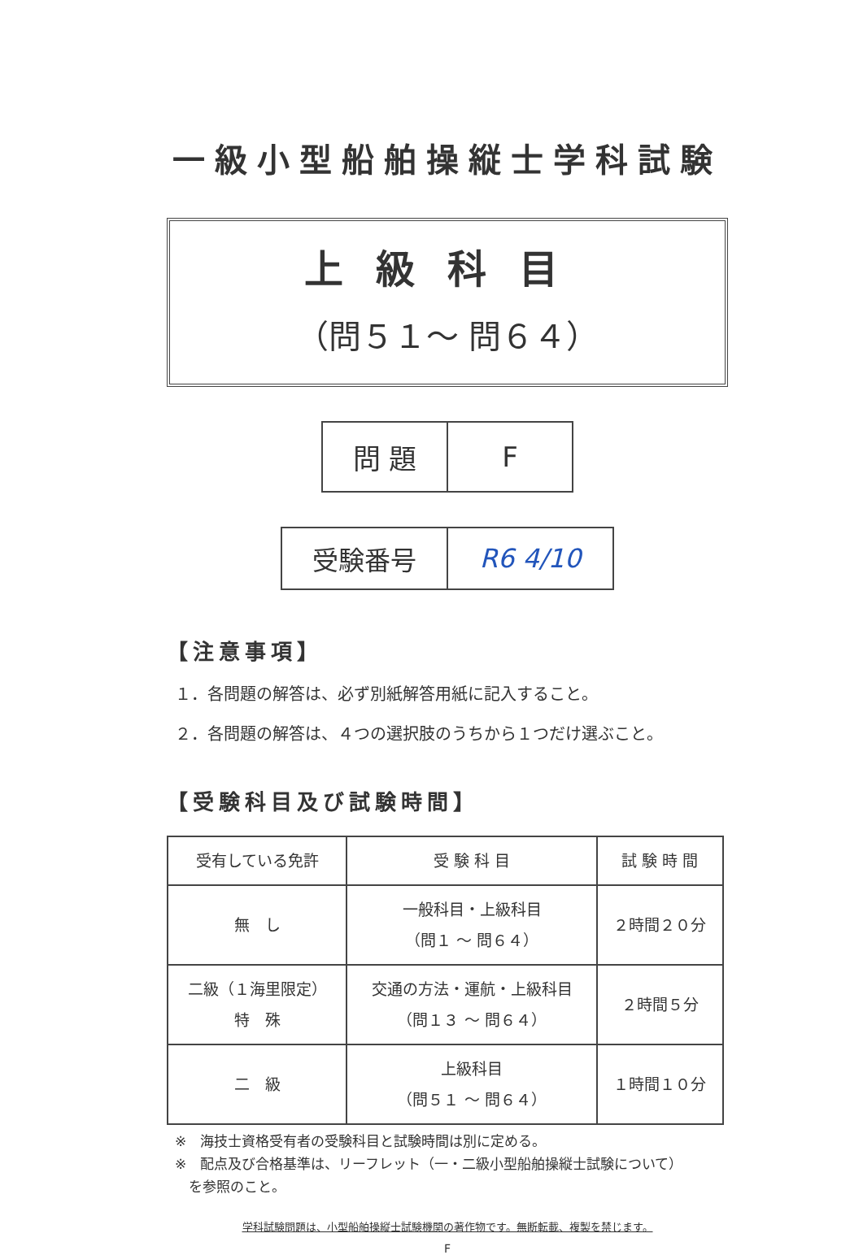一級小型船舶操縦士学科試験
上級科目
（問５１～ 問６４）
| 問 題 | F |
| 受験番号 | R6 4/10 |
【注意事項】
１．各問題の解答は、必ず別紙解答用紙に記入すること。
２．各問題の解答は、４つの選択肢のうちから１つだけ選ぶこと。
【受験科目及び試験時間】
| 受有している免許 | 受 験 科 目 | 試 験 時 間 |
| --- | --- | --- |
| 無 し | 一般科目・上級科目 （問１ ～ 問６４） | ２時間２０分 |
| 二級（１海里限定） 特 殊 | 交通の方法・運航・上級科目 （問１３ ～ 問６４） | ２時間５分 |
| 二 級 | 上級科目 （問５１ ～ 問６４） | １時間１０分 |
※　海技士資格受有者の受験科目と試験時間は別に定める。
※　配点及び合格基準は、リーフレット（一・二級小型船舶操縦士試験について）
　を参照のこと。
学科試験問題は、小型船舶操縦士試験機関の著作物です。無断転載、複製を禁じます。
F